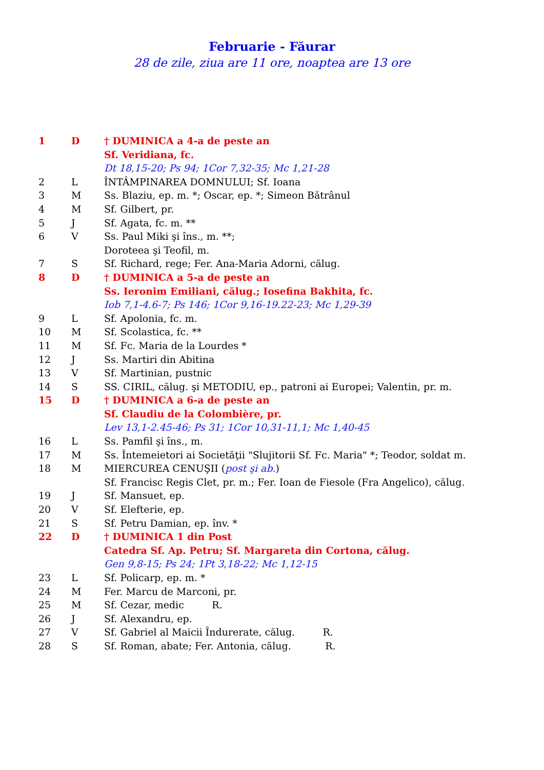Februarie - Făurar
28 de zile, ziua are 11 ore, noaptea are 13 ore
| 1 | D | † DUMINICA a 4-a de peste an |
| | | Sf. Veridiana, fc. |
| | | Dt 18,15-20; Ps 94; 1Cor 7,32-35; Mc 1,21-28 |
| 2 | L | ÎNTÂMPINAREA DOMNULUI; Sf. Ioana |
| 3 | M | Ss. Blaziu, ep. m. *; Oscar, ep. *; Simeon Bătrânul |
| 4 | M | Sf. Gilbert, pr. |
| 5 | J | Sf. Agata, fc. m. ** |
| 6 | V | Ss. Paul Miki şi îns., m. **; |
| | | Doroteea şi Teofil, m. |
| 7 | S | Sf. Richard, rege; Fer. Ana-Maria Adorni, călug. |
| 8 | D | † DUMINICA a 5-a de peste an |
| | | Ss. Ieronim Emiliani, călug.; Iosefina Bakhita, fc. |
| | | Iob 7,1-4.6-7; Ps 146; 1Cor 9,16-19.22-23; Mc 1,29-39 |
| 9 | L | Sf. Apolonia, fc. m. |
| 10 | M | Sf. Scolastica, fc. ** |
| 11 | M | Sf. Fc. Maria de la Lourdes * |
| 12 | J | Ss. Martiri din Abitina |
| 13 | V | Sf. Martinian, pustnic |
| 14 | S | SS. CIRIL, călug. şi METODIU, ep., patroni ai Europei; Valentin, pr. m. |
| 15 | D | † DUMINICA a 6-a de peste an |
| | | Sf. Claudiu de la Colombière, pr. |
| | | Lev 13,1-2.45-46; Ps 31; 1Cor 10,31-11,1; Mc 1,40-45 |
| 16 | L | Ss. Pamfil şi îns., m. |
| 17 | M | Ss. Întemeietori ai Societăţii "Slujitorii Sf. Fc. Maria" *; Teodor, soldat m. |
| 18 | M | MIERCUREA CENUŞII ( post şi ab. ) |
| | | Sf. Francisc Regis Clet, pr. m.; Fer. Ioan de Fiesole (Fra Angelico), călug. |
| 19 | J | Sf. Mansuet, ep. |
| 20 | V | Sf. Elefterie, ep. |
| 21 | S | Sf. Petru Damian, ep. înv. * |
| 22 | D | † DUMINICA 1 din Post |
| | | Catedra Sf. Ap. Petru; Sf. Margareta din Cortona, călug. |
| | | Gen 9,8-15; Ps 24; 1Pt 3,18-22; Mc 1,12-15 |
| 23 | L | Sf. Policarp, ep. m. * |
| 24 | M | Fer. Marcu de Marconi, pr. |
| 25 | M | Sf. Cezar, medic R. |
| 26 | J | Sf. Alexandru, ep. |
| 27 | V | Sf. Gabriel al Maicii Îndurerate, călug. R. |
| 28 | S | Sf. Roman, abate; Fer. Antonia, călug. R. |